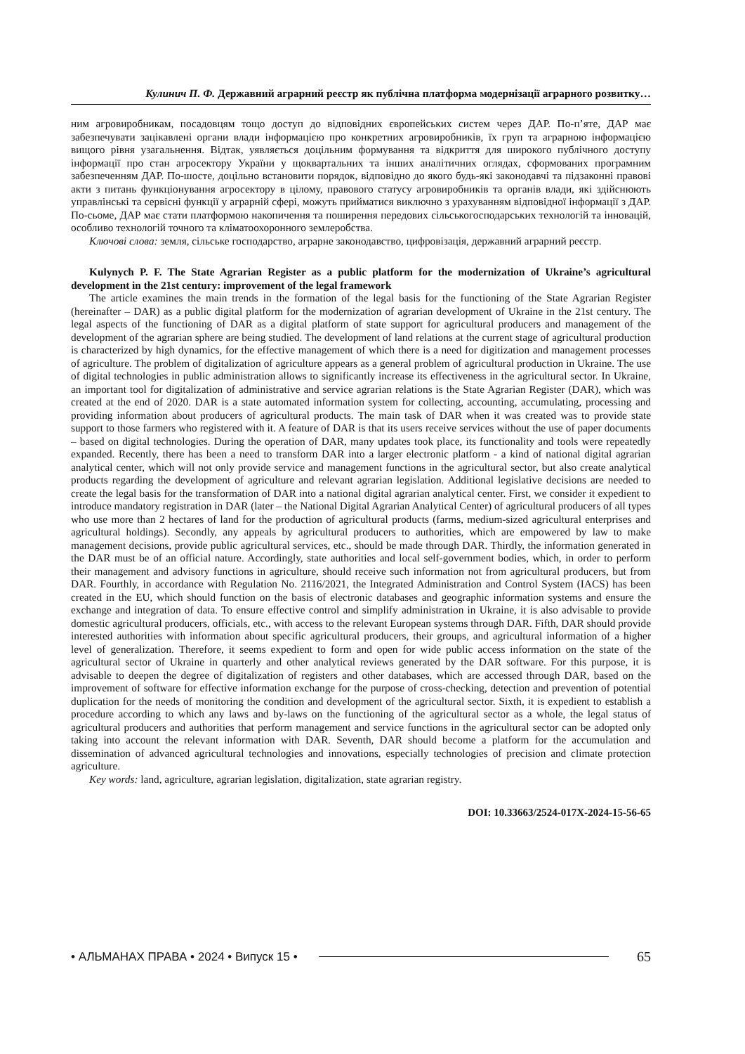Кулинич П. Ф. Державний аграрний реєстр як публічна платформа модернізації аграрного розвитку…
ним агровиробникам, посадовцям тощо доступ до відповідних європейських систем через ДАР. По-п’яте, ДАР має забезпечувати зацікавлені органи влади інформацією про конкретних агровиробників, їх груп та аграрною інформацією вищого рівня узагальнення. Відтак, уявляється доцільним формування та відкриття для широкого публічного доступу інформації про стан агросектору України у щоквартальних та інших аналітичних оглядах, сформованих програмним забезпеченням ДАР. По-шосте, доцільно встановити порядок, відповідно до якого будь-які законодавчі та підзаконні правові акти з питань функціонування агросектору в цілому, правового статусу агровиробників та органів влади, які здійснюють управлінські та сервісні функції у аграрній сфері, можуть прийматися виключно з урахуванням відповідної інформації з ДАР. По-сьоме, ДАР має стати платформою накопичення та поширення передових сільськогосподарських технологій та інновацій, особливо технологій точного та кліматоохоронного землеробства.
Ключові слова: земля, сільське господарство, аграрне законодавство, цифровізація, державний аграрний реєстр.
Kulynych P. F. The State Agrarian Register as a public platform for the modernization of Ukraine’s agricultural development in the 21st century: improvement of the legal framework
The article examines the main trends in the formation of the legal basis for the functioning of the State Agrarian Register (hereinafter – DAR) as a public digital platform for the modernization of agrarian development of Ukraine in the 21st century. The legal aspects of the functioning of DAR as a digital platform of state support for agricultural producers and management of the development of the agrarian sphere are being studied. The development of land relations at the current stage of agricultural production is characterized by high dynamics, for the effective management of which there is a need for digitization and management processes of agriculture. The problem of digitalization of agriculture appears as a general problem of agricultural production in Ukraine. The use of digital technologies in public administration allows to significantly increase its effectiveness in the agricultural sector. In Ukraine, an important tool for digitalization of administrative and service agrarian relations is the State Agrarian Register (DAR), which was created at the end of 2020. DAR is a state automated information system for collecting, accounting, accumulating, processing and providing information about producers of agricultural products. The main task of DAR when it was created was to provide state support to those farmers who registered with it. A feature of DAR is that its users receive services without the use of paper documents – based on digital technologies. During the operation of DAR, many updates took place, its functionality and tools were repeatedly expanded. Recently, there has been a need to transform DAR into a larger electronic platform - a kind of national digital agrarian analytical center, which will not only provide service and management functions in the agricultural sector, but also create analytical products regarding the development of agriculture and relevant agrarian legislation. Additional legislative decisions are needed to create the legal basis for the transformation of DAR into a national digital agrarian analytical center. First, we consider it expedient to introduce mandatory registration in DAR (later – the National Digital Agrarian Analytical Center) of agricultural producers of all types who use more than 2 hectares of land for the production of agricultural products (farms, medium-sized agricultural enterprises and agricultural holdings). Secondly, any appeals by agricultural producers to authorities, which are empowered by law to make management decisions, provide public agricultural services, etc., should be made through DAR. Thirdly, the information generated in the DAR must be of an official nature. Accordingly, state authorities and local self-government bodies, which, in order to perform their management and advisory functions in agriculture, should receive such information not from agricultural producers, but from DAR. Fourthly, in accordance with Regulation No. 2116/2021, the Integrated Administration and Control System (IACS) has been created in the EU, which should function on the basis of electronic databases and geographic information systems and ensure the exchange and integration of data. To ensure effective control and simplify administration in Ukraine, it is also advisable to provide domestic agricultural producers, officials, etc., with access to the relevant European systems through DAR. Fifth, DAR should provide interested authorities with information about specific agricultural producers, their groups, and agricultural information of a higher level of generalization. Therefore, it seems expedient to form and open for wide public access information on the state of the agricultural sector of Ukraine in quarterly and other analytical reviews generated by the DAR software. For this purpose, it is advisable to deepen the degree of digitalization of registers and other databases, which are accessed through DAR, based on the improvement of software for effective information exchange for the purpose of cross-checking, detection and prevention of potential duplication for the needs of monitoring the condition and development of the agricultural sector. Sixth, it is expedient to establish a procedure according to which any laws and by-laws on the functioning of the agricultural sector as a whole, the legal status of agricultural producers and authorities that perform management and service functions in the agricultural sector can be adopted only taking into account the relevant information with DAR. Seventh, DAR should become a platform for the accumulation and dissemination of advanced agricultural technologies and innovations, especially technologies of precision and climate protection agriculture.
Key words: land, agriculture, agrarian legislation, digitalization, state agrarian registry.
DOI: 10.33663/2524-017X-2024-15-56-65
• АЛЬМАНАХ ПРАВА • 2024 • Випуск 15 • 65